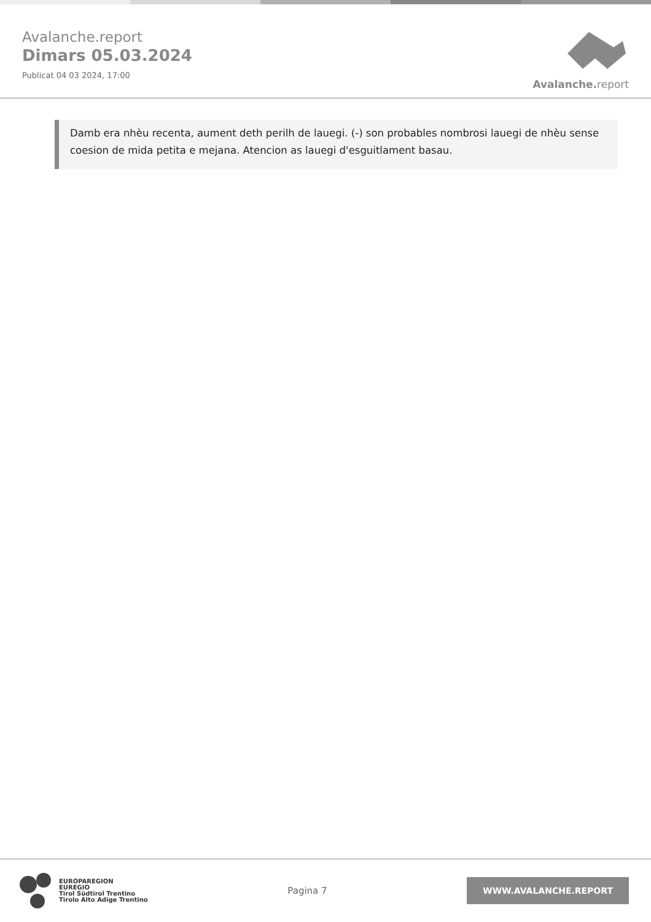Avalanche.report
Dimars 05.03.2024
Publicat 04 03 2024, 17:00
Avalanche. report
Damb era nhèu recenta, aument deth perilh de lauegi. (-) son probables nombrosi lauegi de nhèu sense coesion de mida petita e mejana. Atencion as lauegi d'esguitlament basau.
EUROPAREGION
EUREGIO
Tirol Südtirol Trentino
Tirolo Alto Adige Trentino
Pagina 7
WWW.AVALANCHE.REPORT